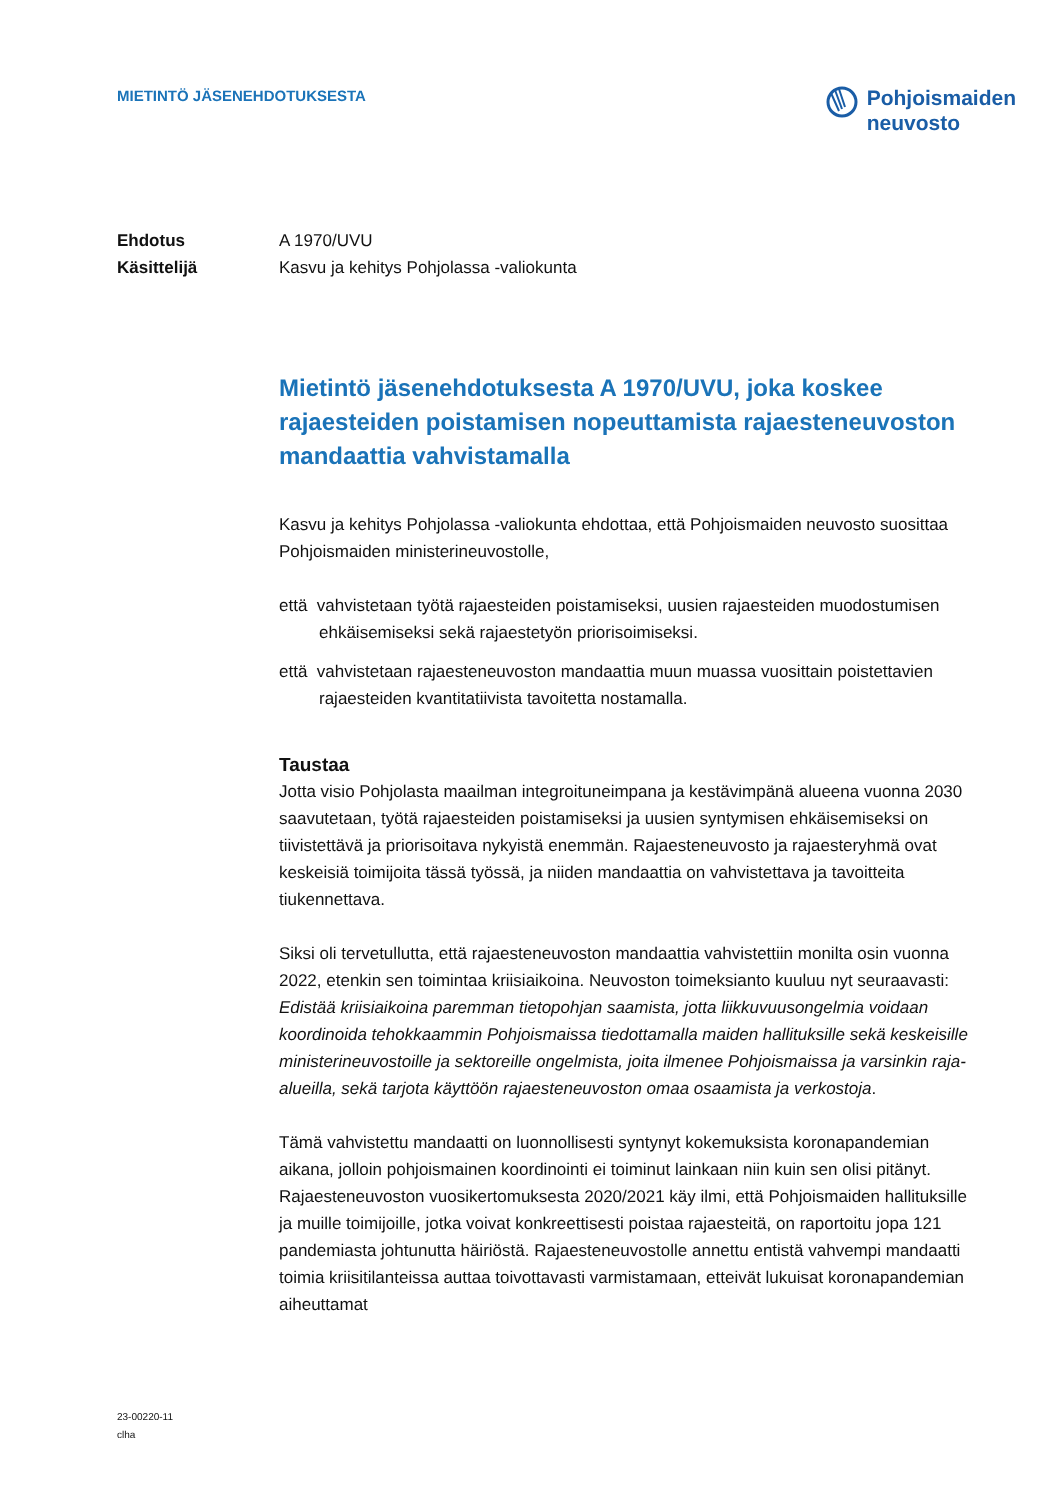MIETINTÖ JÄSENEHDOTUKSESTA
Pohjoismaiden
neuvosto
Ehdotus A 1970/UVU
Käsittelijä Kasvu ja kehitys Pohjolassa -valiokunta
Mietintö jäsenehdotuksesta A 1970/UVU, joka koskee rajaesteiden poistamisen nopeuttamista rajaesteneuvoston mandaattia vahvistamalla
Kasvu ja kehitys Pohjolassa -valiokunta ehdottaa, että Pohjoismaiden neuvosto suosittaa Pohjoismaiden ministerineuvostolle,
että vahvistetaan työtä rajaesteiden poistamiseksi, uusien rajaesteiden muodostumisen ehkäisemiseksi sekä rajaestetyön priorisoimiseksi.
että vahvistetaan rajaesteneuvoston mandaattia muun muassa vuosittain poistettavien rajaesteiden kvantitatiivista tavoitetta nostamalla.
Taustaa
Jotta visio Pohjolasta maailman integroituneimpana ja kestävimpänä alueena vuonna 2030 saavutetaan, työtä rajaesteiden poistamiseksi ja uusien syntymisen ehkäisemiseksi on tiivistettävä ja priorisoitava nykyistä enemmän. Rajaesteneuvosto ja rajaesteryhmä ovat keskeisiä toimijoita tässä työssä, ja niiden mandaattia on vahvistettava ja tavoitteita tiukennettava.
Siksi oli tervetullutta, että rajaesteneuvoston mandaattia vahvistettiin monilta osin vuonna 2022, etenkin sen toimintaa kriisiaikoina. Neuvoston toimeksianto kuuluu nyt seuraavasti: Edistää kriisiaikoina paremman tietopohjan saamista, jotta liikkuvuusongelmia voidaan koordinoida tehokkaammin Pohjoismaissa tiedottamalla maiden hallituksille sekä keskeisille ministerineuvostoille ja sektoreille ongelmista, joita ilmenee Pohjoismaissa ja varsinkin raja-alueilla, sekä tarjota käyttöön rajaesteneuvoston omaa osaamista ja verkostoja.
Tämä vahvistettu mandaatti on luonnollisesti syntynyt kokemuksista koronapandemian aikana, jolloin pohjoismainen koordinointi ei toiminut lainkaan niin kuin sen olisi pitänyt. Rajaesteneuvoston vuosikertomuksesta 2020/2021 käy ilmi, että Pohjoismaiden hallituksille ja muille toimijoille, jotka voivat konkreettisesti poistaa rajaesteitä, on raportoitu jopa 121 pandemiasta johtunutta häiriöstä. Rajaesteneuvostolle annettu entistä vahvempi mandaatti toimia kriisitilanteissa auttaa toivottavasti varmistamaan, etteivät lukuisat koronapandemian aiheuttamat
23-00220-11
clha